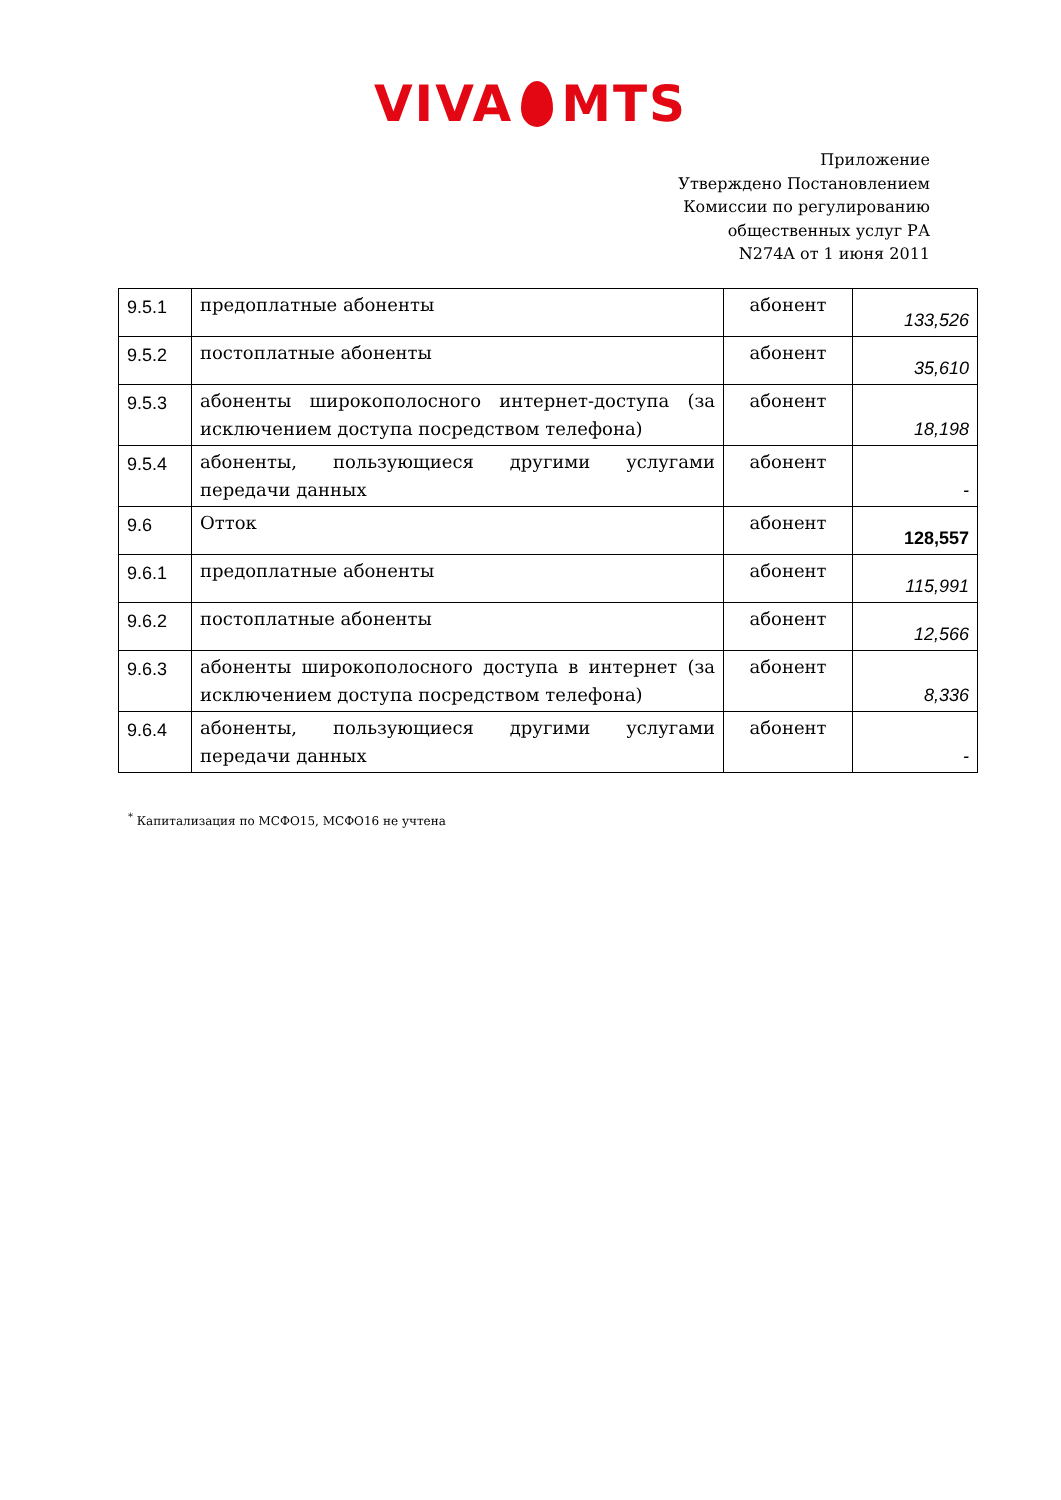VIVA MTS
Приложение
Утверждено Постановлением
Комиссии по регулированию
общественных услуг РА
N274A от 1 июня 2011
| 9.5.1 | предоплатные абоненты | абонент | 133,526 |
| 9.5.2 | постоплатные абоненты | абонент | 35,610 |
| 9.5.3 | абоненты широкополосного интернет-доступа (за исключением доступа посредством телефона) | абонент | 18,198 |
| 9.5.4 | абоненты, пользующиеся другими услугами передачи данных | абонент | - |
| 9.6 | Отток | абонент | 128,557 |
| 9.6.1 | предоплатные абоненты | абонент | 115,991 |
| 9.6.2 | постоплатные абоненты | абонент | 12,566 |
| 9.6.3 | абоненты широкополосного доступа в интернет (за исключением доступа посредством телефона) | абонент | 8,336 |
| 9.6.4 | абоненты, пользующиеся другими услугами передачи данных | абонент | - |
<sup>*</sup> Капитализация по МСФО15, МСФО16 не учтена